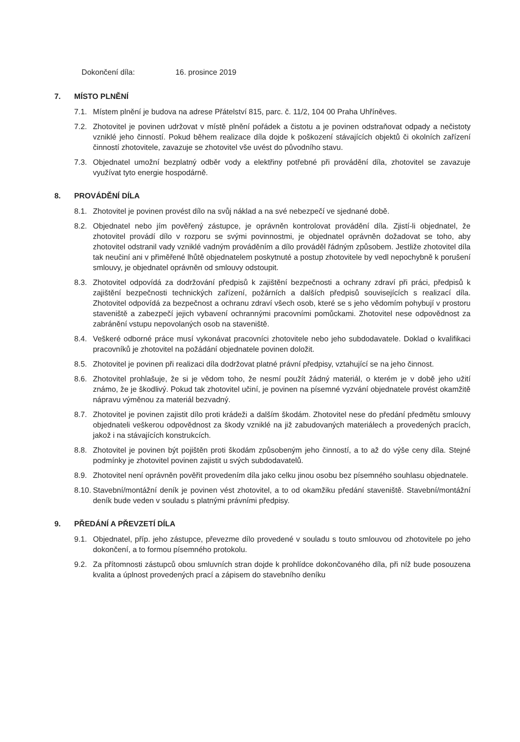Dokončení díla: 16. prosince 2019
7. MÍSTO PLNĚNÍ
7.1. Místem plnění je budova na adrese Přátelství 815, parc. č. 11/2, 104 00 Praha Uhříněves.
7.2. Zhotovitel je povinen udržovat v místě plnění pořádek a čistotu a je povinen odstraňovat odpady a nečistoty vzniklé jeho činností. Pokud během realizace díla dojde k poškození stávajících objektů či okolních zařízení činností zhotovitele, zavazuje se zhotovitel vše uvést do původního stavu.
7.3. Objednatel umožní bezplatný odběr vody a elektřiny potřebné při provádění díla, zhotovitel se zavazuje využívat tyto energie hospodárně.
8. PROVÁDĚNÍ DÍLA
8.1. Zhotovitel je povinen provést dílo na svůj náklad a na své nebezpečí ve sjednané době.
8.2. Objednatel nebo jím pověřený zástupce, je oprávněn kontrolovat provádění díla. Zjistí-li objednatel, že zhotovitel provádí dílo v rozporu se svými povinnostmi, je objednatel oprávněn dožadovat se toho, aby zhotovitel odstranil vady vzniklé vadným prováděním a dílo prováděl řádným způsobem. Jestliže zhotovitel díla tak neučiní ani v přiměřené lhůtě objednatelem poskytnuté a postup zhotovitele by vedl nepochybně k porušení smlouvy, je objednatel oprávněn od smlouvy odstoupit.
8.3. Zhotovitel odpovídá za dodržování předpisů k zajištění bezpečnosti a ochrany zdraví při práci, předpisů k zajištění bezpečnosti technických zařízení, požárních a dalších předpisů souvisejících s realizací díla. Zhotovitel odpovídá za bezpečnost a ochranu zdraví všech osob, které se s jeho vědomím pohybují v prostoru staveniště a zabezpečí jejich vybavení ochrannými pracovními pomůckami. Zhotovitel nese odpovědnost za zabránění vstupu nepovolaných osob na staveniště.
8.4. Veškeré odborné práce musí vykonávat pracovníci zhotovitele nebo jeho subdodavatele. Doklad o kvalifikaci pracovníků je zhotovitel na požádání objednatele povinen doložit.
8.5. Zhotovitel je povinen při realizaci díla dodržovat platné právní předpisy, vztahující se na jeho činnost.
8.6. Zhotovitel prohlašuje, že si je vědom toho, že nesmí použít žádný materiál, o kterém je v době jeho užití známo, že je škodlivý. Pokud tak zhotovitel učiní, je povinen na písemné vyzvání objednatele provést okamžitě nápravu výměnou za materiál bezvadný.
8.7. Zhotovitel je povinen zajistit dílo proti krádeži a dalším škodám. Zhotovitel nese do předání předmětu smlouvy objednateli veškerou odpovědnost za škody vzniklé na již zabudovaných materiálech a provedených pracích, jakož i na stávajících konstrukcích.
8.8. Zhotovitel je povinen být pojištěn proti škodám způsobeným jeho činností, a to až do výše ceny díla. Stejné podmínky je zhotovitel povinen zajistit u svých subdodavatelů.
8.9. Zhotovitel není oprávněn pověřit provedením díla jako celku jinou osobu bez písemného souhlasu objednatele.
8.10.
Stavební/montážní deník je povinen vést zhotovitel, a to od okamžiku předání staveniště. Stavební/montážní deník bude veden v souladu s platnými právními předpisy.
9. PŘEDÁNÍ A PŘEVZETÍ DÍLA
9.1. Objednatel, příp. jeho zástupce, převezme dílo provedené v souladu s touto smlouvou od zhotovitele po jeho dokončení, a to formou písemného protokolu.
9.2. Za přítomnosti zástupců obou smluvních stran dojde k prohlídce dokončovaného díla, při níž bude posouzena kvalita a úplnost provedených prací a zápisem do stavebního deníku